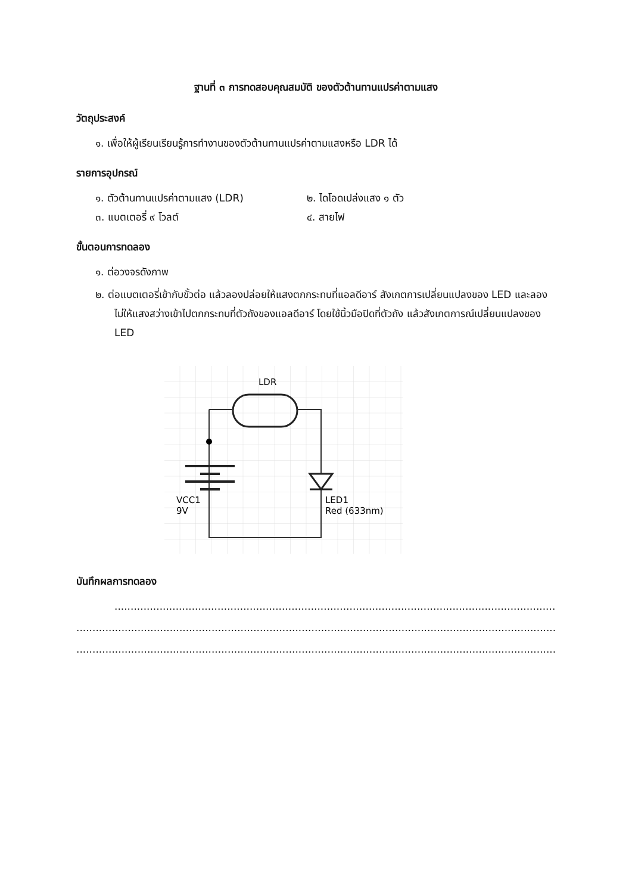ฐานที่ ๓ การทดสอบคุณสมบัติ ของตัวต้านทานแปรค่าตามแสง
วัตถุประสงค์
๑. เพื่อให้ผู้เรียนเรียนรู้การทำงานของตัวต้านทานแปรค่าตามแสงหรือ LDR ได้
รายการอุปกรณ์
๑. ตัวต้านทานแปรค่าตามแสง (LDR) ๒. ไดโอดเปล่งแสง ๑ ตัว
๓. แบตเตอรี่ ๙ โวลต์ ๔. สายไฟ
ขั้นตอนการทดลอง
๑. ต่อวงจรดังภาพ
๒. ต่อแบตเตอรี่เข้ากับขั้วต่อ แล้วลองปล่อยให้แสงตกกระทบที่แอลดีอาร์ สังเกตการเปลี่ยนแปลงของ LED และลองไม่ให้แสงสว่างเข้าไปตกกระทบที่ตัวถังของแอลดีอาร์ โดยใช้นิ้วมือปิดที่ตัวถัง แล้วสังเกตการณ์เปลี่ยนแปลงของ LED
LDR
VCC1
9V
LED1
Red (633nm)
บันทึกผลการทดลอง
..............................................................................................................................................................................................
..............................................................................................................................................................................................
..............................................................................................................................................................................................